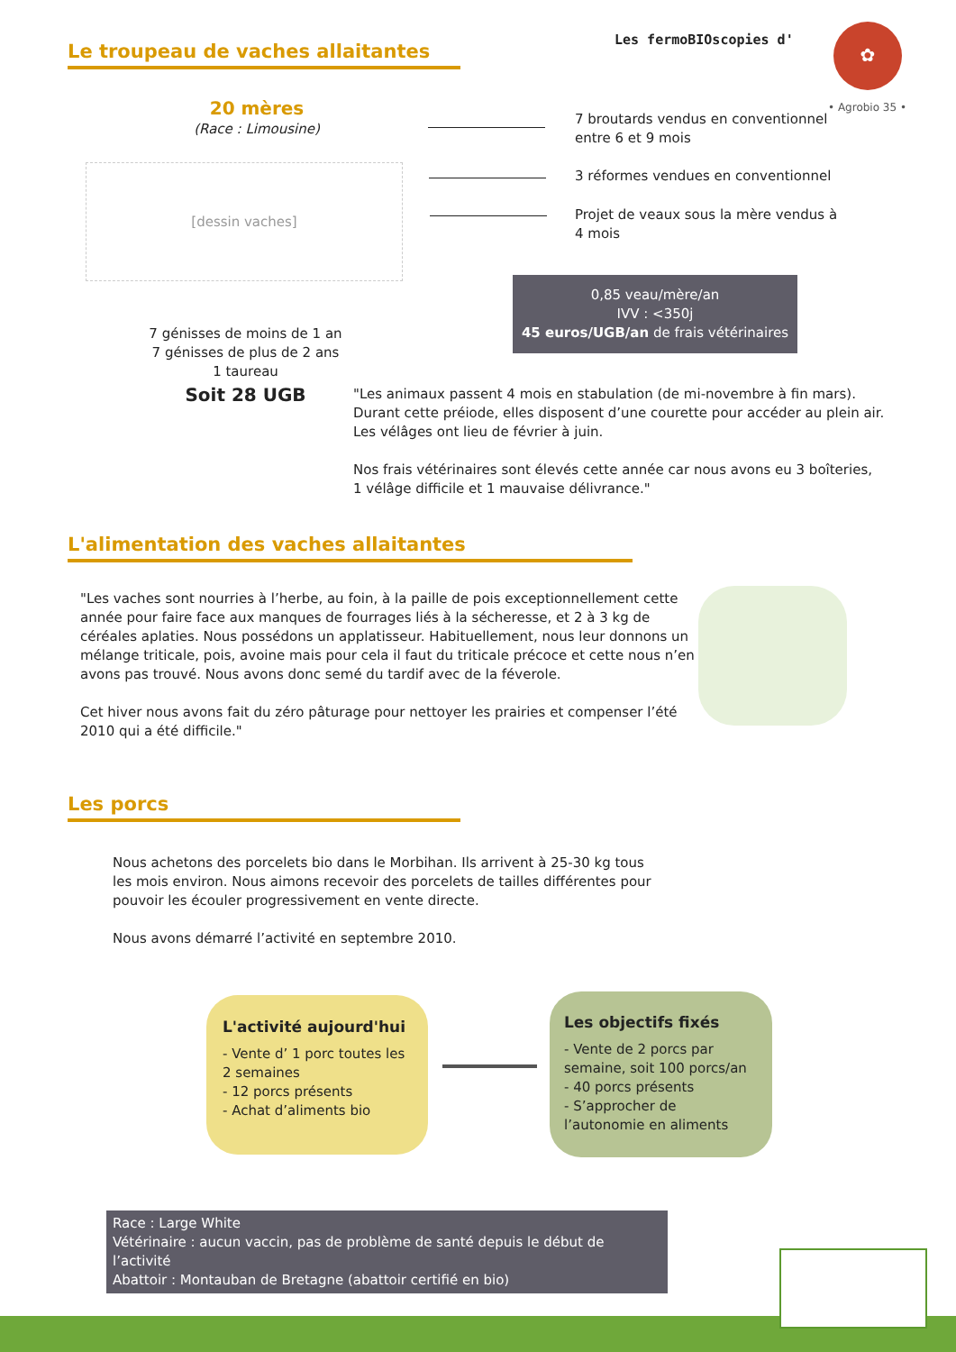Les fermoBIOscopies d'
✿
• Agrobio 35 •
Le troupeau de vaches allaitantes
20 mères
(Race : Limousine)
[dessin vaches]
7 broutards vendus en conventionnel entre 6 et 9 mois
3 réformes vendues en conventionnel
Projet de veaux sous la mère vendus à 4 mois
0,85 veau/mère/an
IVV : <350j
45 euros/UGB/an de frais vétérinaires
7 génisses de moins de 1 an
7 génisses de plus de 2 ans
1 taureau
Soit 28 UGB
"Les animaux passent 4 mois en stabulation (de mi-novembre à fin mars). Durant cette préiode, elles disposent d’une courette pour accéder au plein air. Les vélâges ont lieu de février à juin.
Nos frais vétérinaires sont élevés cette année car nous avons eu 3 boîteries, 1 vélâge difficile et 1 mauvaise délivrance."
L'alimentation des vaches allaitantes
"Les vaches sont nourries à l’herbe, au foin, à la paille de pois exceptionnellement cette année pour faire face aux manques de fourrages liés à la sécheresse, et 2 à 3 kg de céréales aplaties. Nous possédons un applatisseur. Habituellement, nous leur donnons un mélange triticale, pois, avoine mais pour cela il faut du triticale précoce et cette nous n’en avons pas trouvé. Nous avons donc semé du tardif avec de la féverole.
Cet hiver nous avons fait du zéro pâturage pour nettoyer les prairies et compenser l’été 2010 qui a été difficile."
Les porcs
Nous achetons des porcelets bio dans le Morbihan. Ils arrivent à 25-30 kg tous les mois environ. Nous aimons recevoir des porcelets de tailles différentes pour pouvoir les écouler progressivement en vente directe.
Nous avons démarré l’activité en septembre 2010.
L'activité aujourd'hui
- Vente d’ 1 porc toutes les 2 semaines
- 12 porcs présents
- Achat d’aliments bio
Les objectifs fixés
- Vente de 2 porcs par semaine, soit 100 porcs/an
- 40 porcs présents
- S’approcher de l’autonomie en aliments
Race : Large White
Vétérinaire : aucun vaccin, pas de problème de santé depuis le début de l’activité
Abattoir : Montauban de Bretagne (abattoir certifié en bio)